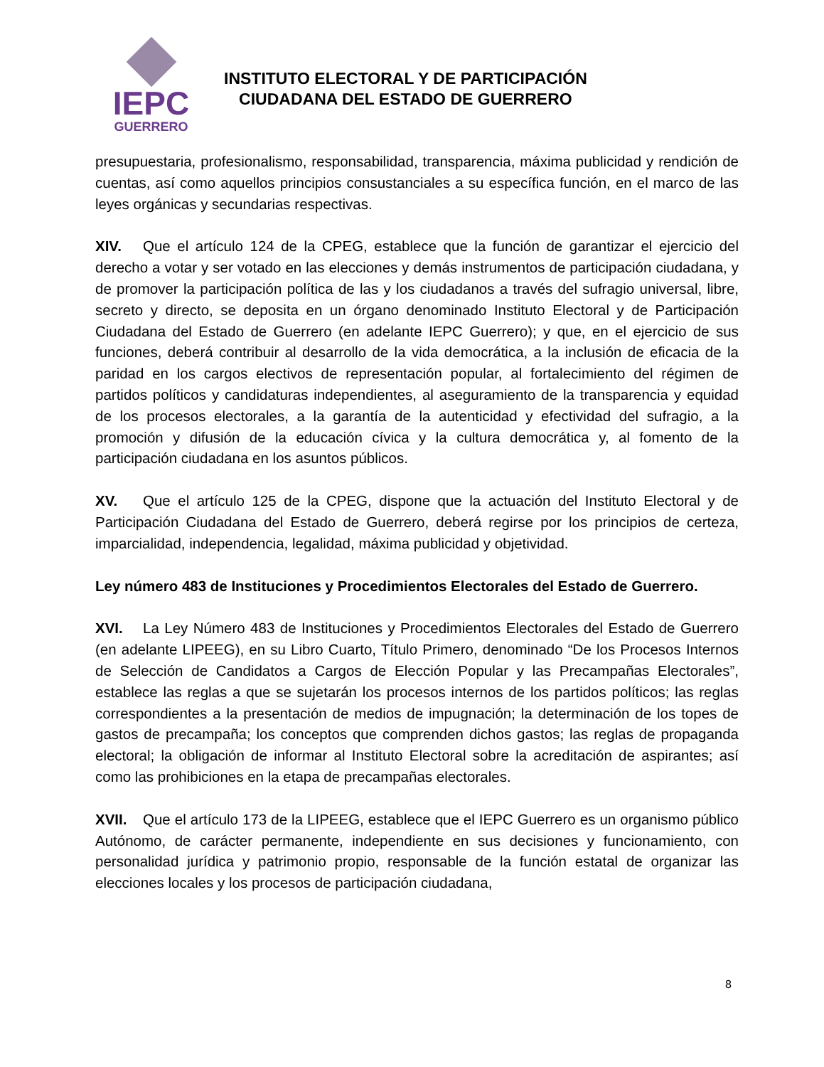IEPC
GUERRERO
INSTITUTO ELECTORAL Y DE PARTICIPACIÓN
CIUDADANA DEL ESTADO DE GUERRERO
presupuestaria, profesionalismo, responsabilidad, transparencia, máxima publicidad y rendición de cuentas, así como aquellos principios consustanciales a su específica función, en el marco de las leyes orgánicas y secundarias respectivas.
XIV. Que el artículo 124 de la CPEG, establece que la función de garantizar el ejercicio del derecho a votar y ser votado en las elecciones y demás instrumentos de participación ciudadana, y de promover la participación política de las y los ciudadanos a través del sufragio universal, libre, secreto y directo, se deposita en un órgano denominado Instituto Electoral y de Participación Ciudadana del Estado de Guerrero (en adelante IEPC Guerrero); y que, en el ejercicio de sus funciones, deberá contribuir al desarrollo de la vida democrática, a la inclusión de eficacia de la paridad en los cargos electivos de representación popular, al fortalecimiento del régimen de partidos políticos y candidaturas independientes, al aseguramiento de la transparencia y equidad de los procesos electorales, a la garantía de la autenticidad y efectividad del sufragio, a la promoción y difusión de la educación cívica y la cultura democrática y, al fomento de la participación ciudadana en los asuntos públicos.
XV. Que el artículo 125 de la CPEG, dispone que la actuación del Instituto Electoral y de Participación Ciudadana del Estado de Guerrero, deberá regirse por los principios de certeza, imparcialidad, independencia, legalidad, máxima publicidad y objetividad.
Ley número 483 de Instituciones y Procedimientos Electorales del Estado de Guerrero.
XVI. La Ley Número 483 de Instituciones y Procedimientos Electorales del Estado de Guerrero (en adelante LIPEEG), en su Libro Cuarto, Título Primero, denominado “De los Procesos Internos de Selección de Candidatos a Cargos de Elección Popular y las Precampañas Electorales”, establece las reglas a que se sujetarán los procesos internos de los partidos políticos; las reglas correspondientes a la presentación de medios de impugnación; la determinación de los topes de gastos de precampaña; los conceptos que comprenden dichos gastos; las reglas de propaganda electoral; la obligación de informar al Instituto Electoral sobre la acreditación de aspirantes; así como las prohibiciones en la etapa de precampañas electorales.
XVII. Que el artículo 173 de la LIPEEG, establece que el IEPC Guerrero es un organismo público Autónomo, de carácter permanente, independiente en sus decisiones y funcionamiento, con personalidad jurídica y patrimonio propio, responsable de la función estatal de organizar las elecciones locales y los procesos de participación ciudadana,
8